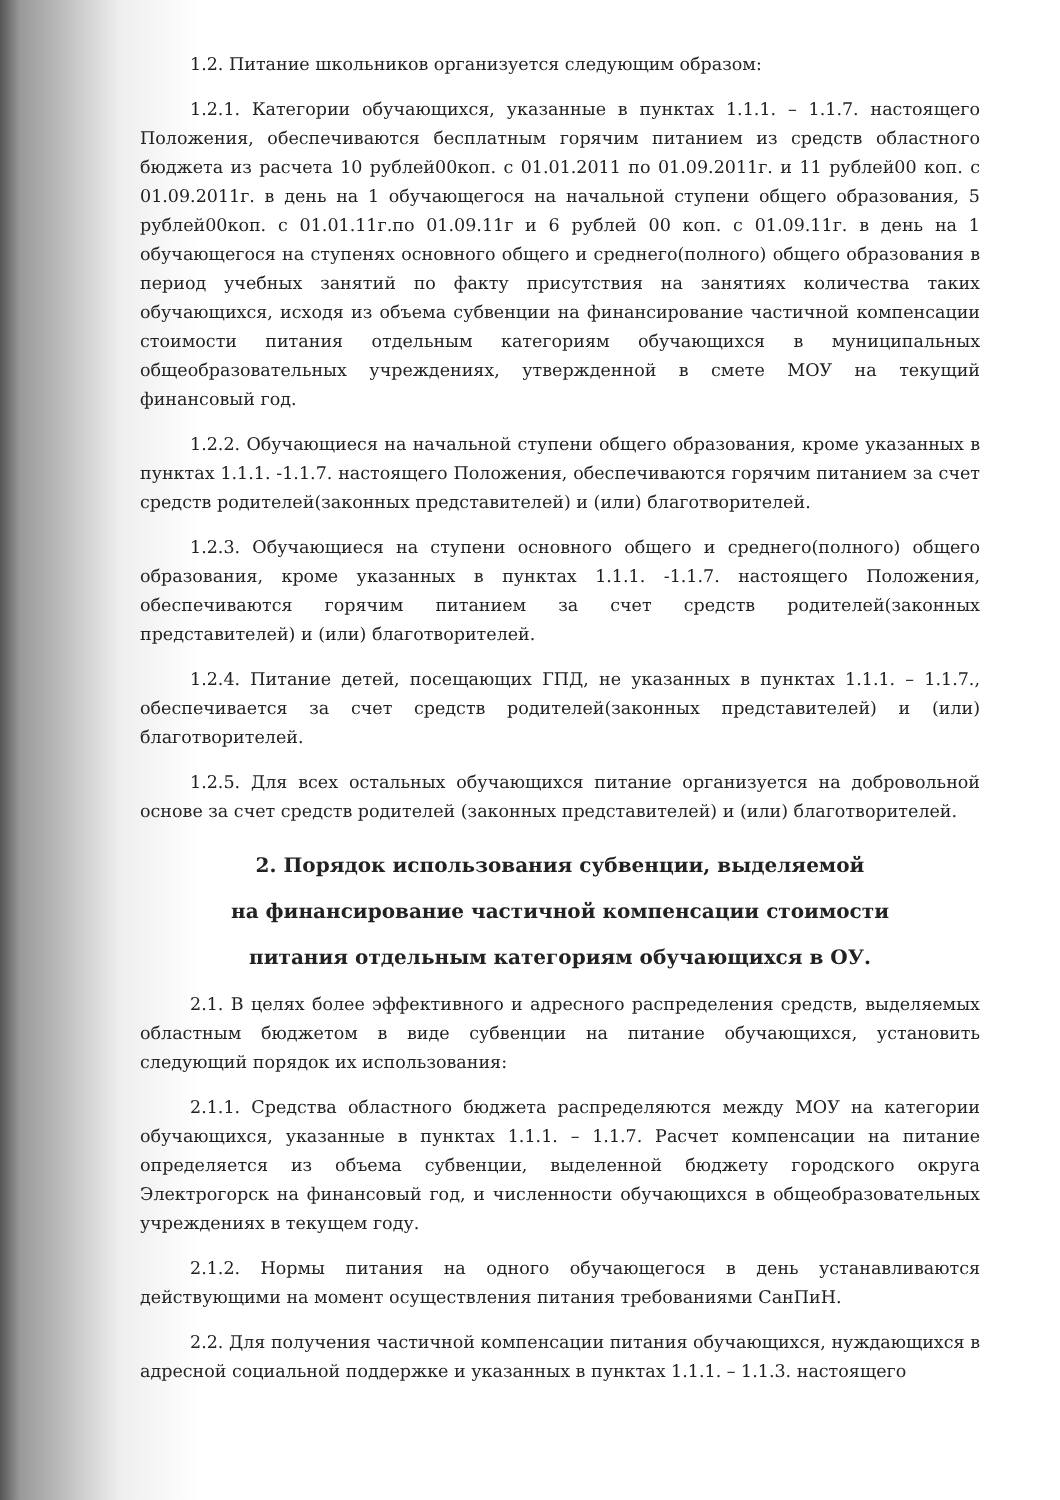1.2. Питание школьников организуется следующим образом:
1.2.1. Категории обучающихся, указанные в пунктах 1.1.1. – 1.1.7. настоящего Положения, обеспечиваются бесплатным горячим питанием из средств областного бюджета из расчета 10 рублей00коп. с 01.01.2011 по 01.09.2011г. и 11 рублей00 коп. с 01.09.2011г. в день на 1 обучающегося на начальной ступени общего образования, 5 рублей00коп. с 01.01.11г.по 01.09.11г и 6 рублей 00 коп. с 01.09.11г. в день на 1 обучающегося на ступенях основного общего и среднего(полного) общего образования в период учебных занятий по факту присутствия на занятиях количества таких обучающихся, исходя из объема субвенции на финансирование частичной компенсации стоимости питания отдельным категориям обучающихся в муниципальных общеобразовательных учреждениях, утвержденной в смете МОУ на текущий финансовый год.
1.2.2. Обучающиеся на начальной ступени общего образования, кроме указанных в пунктах 1.1.1. -1.1.7. настоящего Положения, обеспечиваются горячим питанием за счет средств родителей(законных представителей) и (или) благотворителей.
1.2.3. Обучающиеся на ступени основного общего и среднего(полного) общего образования, кроме указанных в пунктах 1.1.1. -1.1.7. настоящего Положения, обеспечиваются горячим питанием за счет средств родителей(законных представителей) и (или) благотворителей.
1.2.4. Питание детей, посещающих ГПД, не указанных в пунктах 1.1.1. – 1.1.7., обеспечивается за счет средств родителей(законных представителей) и (или) благотворителей.
1.2.5. Для всех остальных обучающихся питание организуется на добровольной основе за счет средств родителей (законных представителей) и (или) благотворителей.
2. Порядок использования субвенции, выделяемой
на финансирование частичной компенсации стоимости
питания отдельным категориям обучающихся в ОУ.
2.1. В целях более эффективного и адресного распределения средств, выделяемых областным бюджетом в виде субвенции на питание обучающихся, установить следующий порядок их использования:
2.1.1. Средства областного бюджета распределяются между МОУ на категории обучающихся, указанные в пунктах 1.1.1. – 1.1.7. Расчет компенсации на питание определяется из объема субвенции, выделенной бюджету городского округа Электрогорск на финансовый год, и численности обучающихся в общеобразовательных учреждениях в текущем году.
2.1.2. Нормы питания на одного обучающегося в день устанавливаются действующими на момент осуществления питания требованиями СанПиН.
2.2. Для получения частичной компенсации питания обучающихся, нуждающихся в адресной социальной поддержке и указанных в пунктах 1.1.1. – 1.1.3. настоящего